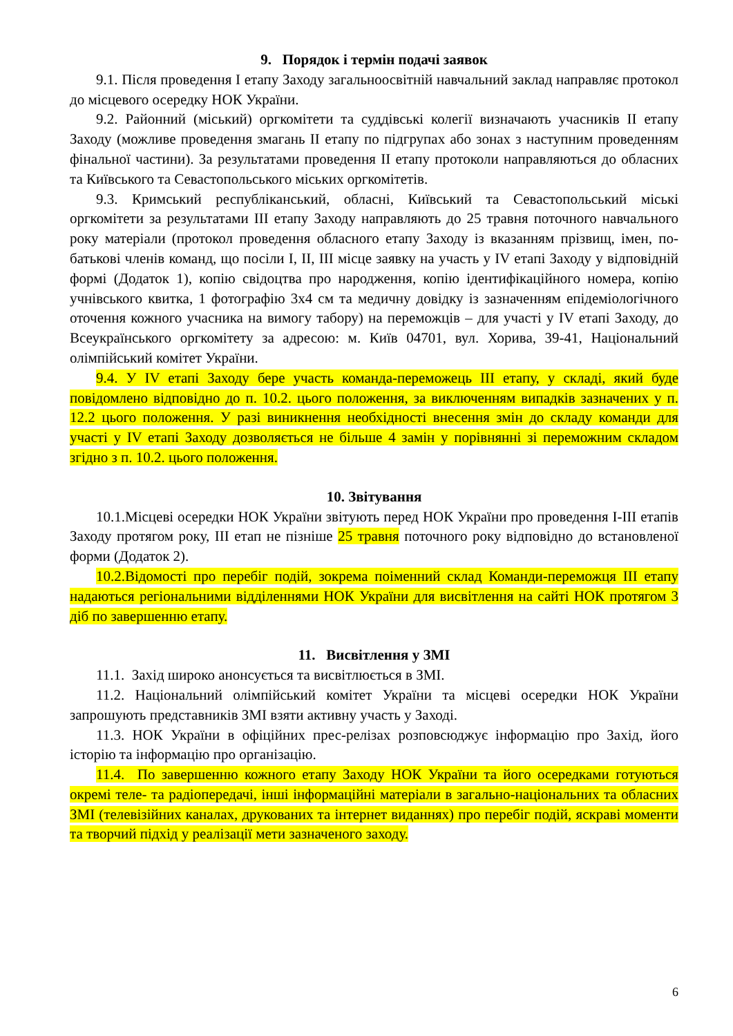9. Порядок і термін подачі заявок
9.1. Після проведення I етапу Заходу загальноосвітній навчальний заклад направляє протокол до місцевого осередку НОК України.
9.2. Районний (міський) оргкомітети та суддівські колегії визначають учасників II етапу Заходу (можливе проведення змагань II етапу по підгрупах або зонах з наступним проведенням фінальної частини). За результатами проведення II етапу протоколи направляються до обласних та Київського та Севастопольського міських оргкомітетів.
9.3. Кримський республіканський, обласні, Київський та Севастопольський міські оргкомітети за результатами III етапу Заходу направляють до 25 травня поточного навчального року матеріали (протокол проведення обласного етапу Заходу із вказанням прізвищ, імен, по-батькові членів команд, що посіли I, II, III місце заявку на участь у IV етапі Заходу у відповідній формі (Додаток 1), копію свідоцтва про народження, копію ідентифікаційного номера, копію учнівського квитка, 1 фотографію 3х4 см та медичну довідку із зазначенням епідеміологічного оточення кожного учасника на вимогу табору) на переможців – для участі у IV етапі Заходу, до Всеукраїнського оргкомітету за адресою: м. Київ 04701, вул. Хорива, 39-41, Національний олімпійський комітет України.
9.4. У IV етапі Заходу бере участь команда-переможець III етапу, у складі, який буде повідомлено відповідно до п. 10.2. цього положення, за виключенням випадків зазначених у п. 12.2 цього положення. У разі виникнення необхідності внесення змін до складу команди для участі у IV етапі Заходу дозволяється не більше 4 замін у порівнянні зі переможним складом згідно з п. 10.2. цього положення.
10. Звітування
10.1.Місцеві осередки НОК України звітують перед НОК України про проведення I-III етапів Заходу протягом року, III етап не пізніше 25 травня поточного року відповідно до встановленої форми (Додаток 2).
10.2.Відомості про перебіг подій, зокрема поіменний склад Команди-переможця III етапу надаються регіональними відділеннями НОК України для висвітлення на сайті НОК протягом 3 діб по завершенню етапу.
11. Висвітлення у ЗМІ
11.1. Захід широко анонсується та висвітлюється в ЗМІ.
11.2. Національний олімпійський комітет України та місцеві осередки НОК України запрошують представників ЗМІ взяти активну участь у Заході.
11.3. НОК України в офіційних прес-релізах розповсюджує інформацію про Захід, його історію та інформацію про організацію.
11.4. По завершенню кожного етапу Заходу НОК України та його осередками готуються окремі теле- та радіопередачі, інші інформаційні матеріали в загально-національних та обласних ЗМІ (телевізійних каналах, друкованих та інтернет виданнях) про перебіг подій, яскраві моменти та творчий підхід у реалізації мети зазначеного заходу.
6